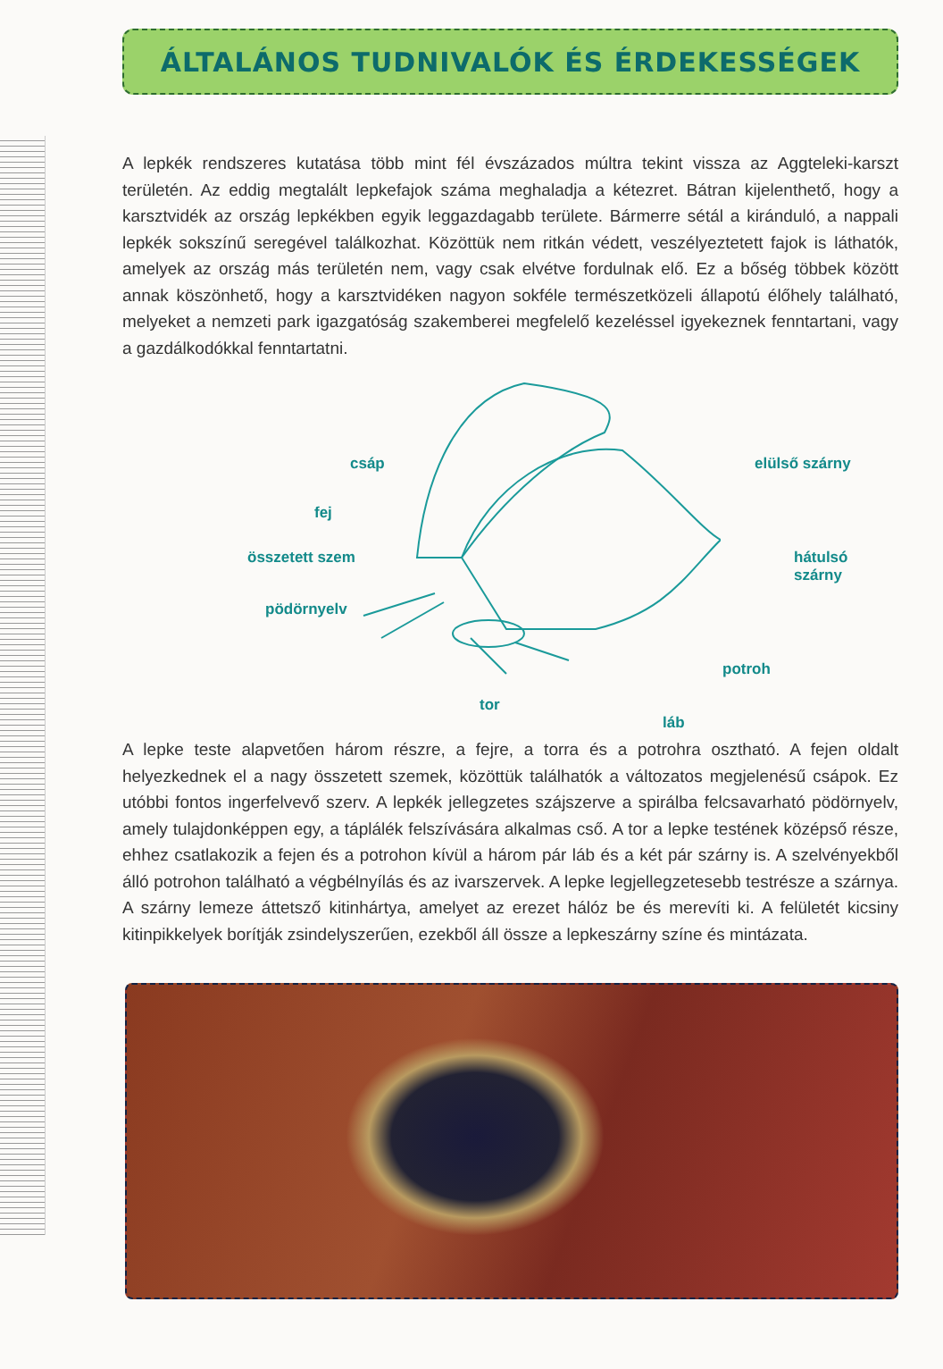ÁLTALÁNOS TUDNIVALÓK ÉS ÉRDEKESSÉGEK
A lepkék rendszeres kutatása több mint fél évszázados múltra tekint vissza az Aggteleki-karszt területén. Az eddig megtalált lepkefajok száma meghaladja a kétezret. Bátran kijelenthető, hogy a karsztvidék az ország lepkékben egyik leggazdagabb területe. Bármerre sétál a kiránduló, a nappali lepkék sokszínű seregével találkozhat. Közöttük nem ritkán védett, veszélyeztetett fajok is láthatók, amelyek az ország más területén nem, vagy csak elvétve fordulnak elő. Ez a bőség többek között annak köszönhető, hogy a karsztvidéken nagyon sokféle természetközeli állapotú élőhely található, melyeket a nemzeti park igazgatóság szakemberei megfelelő kezeléssel igyekeznek fenntartani, vagy a gazdálkodókkal fenntartatni.
csáp
fej
összetett szem
pödörnyelv
elülső szárny
hátulsó szárny
potroh
tor
láb
A lepke teste alapvetően három részre, a fejre, a torra és a potrohra osztható. A fejen oldalt helyezkednek el a nagy összetett szemek, közöttük találhatók a változatos megjelenésű csápok. Ez utóbbi fontos ingerfelvevő szerv. A lepkék jellegzetes szájszerve a spirálba felcsavarható pödörnyelv, amely tulajdonképpen egy, a táplálék felszívására alkalmas cső. A tor a lepke testének középső része, ehhez csatlakozik a fejen és a potrohon kívül a három pár láb és a két pár szárny is. A szelvényekből álló potrohon található a végbélnyílás és az ivarszervek. A lepke legjellegzetesebb testrésze a szárnya. A szárny lemeze áttetsző kitinhártya, amelyet az erezet hálóz be és merevíti ki. A felületét kicsiny kitinpikkelyek borítják zsindelyszerűen, ezekből áll össze a lepkeszárny színe és mintázata.